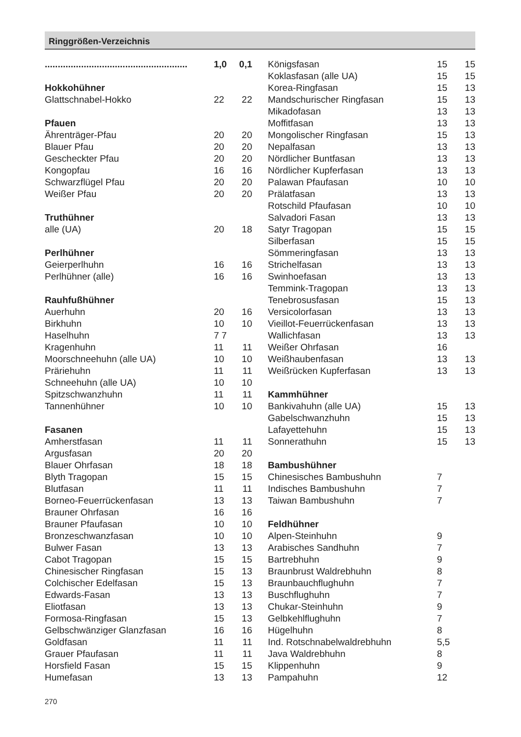Ringgrößen-Verzeichnis
| ....................................................... | 1,0 | 0,1 |
| Hokkohühner | | |
| Glattschnabel-Hokko | 22 | 22 |
| Pfauen | | |
| Ährenträger-Pfau | 20 | 20 |
| Blauer Pfau | 20 | 20 |
| Gescheckter Pfau | 20 | 20 |
| Kongopfau | 16 | 16 |
| Schwarzflügel Pfau | 20 | 20 |
| Weißer Pfau | 20 | 20 |
| Truthühner | | |
| alle (UA) | 20 | 18 |
| Perlhühner | | |
| Geierperlhuhn | 16 | 16 |
| Perlhühner (alle) | 16 | 16 |
| Rauhfußhühner | | |
| Auerhuhn | 20 | 16 |
| Birkhuhn | 10 | 10 |
| Haselhuhn | 7 7 | |
| Kragenhuhn | 11 | 11 |
| Moorschneehuhn (alle UA) | 10 | 10 |
| Präriehuhn | 11 | 11 |
| Schneehuhn (alle UA) | 10 | 10 |
| Spitzschwanzhuhn | 11 | 11 |
| Tannenhühner | 10 | 10 |
| Fasanen | | |
| Amherstfasan | 11 | 11 |
| Argusfasan | 20 | 20 |
| Blauer Ohrfasan | 18 | 18 |
| Blyth Tragopan | 15 | 15 |
| Blutfasan | 11 | 11 |
| Borneo-Feuerrückenfasan | 13 | 13 |
| Brauner Ohrfasan | 16 | 16 |
| Brauner Pfaufasan | 10 | 10 |
| Bronzeschwanzfasan | 10 | 10 |
| Bulwer Fasan | 13 | 13 |
| Cabot Tragopan | 15 | 15 |
| Chinesischer Ringfasan | 15 | 13 |
| Colchischer Edelfasan | 15 | 13 |
| Edwards-Fasan | 13 | 13 |
| Eliotfasan | 13 | 13 |
| Formosa-Ringfasan | 15 | 13 |
| Gelbschwänziger Glanzfasan | 16 | 16 |
| Goldfasan | 11 | 11 |
| Grauer Pfaufasan | 11 | 11 |
| Horsfield Fasan | 15 | 15 |
| Humefasan | 13 | 13 |
| Königsfasan | 15 | 15 |
| Koklasfasan (alle UA) | 15 | 15 |
| Korea-Ringfasan | 15 | 13 |
| Mandschurischer Ringfasan | 15 | 13 |
| Mikadofasan | 13 | 13 |
| Moffitfasan | 13 | 13 |
| Mongolischer Ringfasan | 15 | 13 |
| Nepalfasan | 13 | 13 |
| Nördlicher Buntfasan | 13 | 13 |
| Nördlicher Kupferfasan | 13 | 13 |
| Palawan Pfaufasan | 10 | 10 |
| Prälatfasan | 13 | 13 |
| Rotschild Pfaufasan | 10 | 10 |
| Salvadori Fasan | 13 | 13 |
| Satyr Tragopan | 15 | 15 |
| Silberfasan | 15 | 15 |
| Sömmeringfasan | 13 | 13 |
| Strichelfasan | 13 | 13 |
| Swinhoefasan | 13 | 13 |
| Temmink-Tragopan | 13 | 13 |
| Tenebrosusfasan | 15 | 13 |
| Versicolorfasan | 13 | 13 |
| Vieillot-Feuerrückenfasan | 13 | 13 |
| Wallichfasan | 13 | 13 |
| Weißer Ohrfasan | 16 | |
| Weißhaubenfasan | 13 | 13 |
| Weißrücken Kupferfasan | 13 | 13 |
| Kammhühner | | |
| Bankivahuhn (alle UA) | 15 | 13 |
| Gabelschwanzhuhn | 15 | 13 |
| Lafayettehuhn | 15 | 13 |
| Sonnerathuhn | 15 | 13 |
| Bambushühner | | |
| Chinesisches Bambushuhn | 7 | |
| Indisches Bambushuhn | 7 | |
| Taiwan Bambushuhn | 7 | |
| Feldhühner | | |
| Alpen-Steinhuhn | 9 | |
| Arabisches Sandhuhn | 7 | |
| Bartrebhuhn | 9 | |
| Braunbrust Waldrebhuhn | 8 | |
| Braunbauchflughuhn | 7 | |
| Buschflughuhn | 7 | |
| Chukar-Steinhuhn | 9 | |
| Gelbkehlflughuhn | 7 | |
| Hügelhuhn | 8 | |
| Ind. Rotschnabelwaldrebhuhn | 5,5 | |
| Java Waldrebhuhn | 8 | |
| Klippenhuhn | 9 | |
| Pampahuhn | 12 | |
270